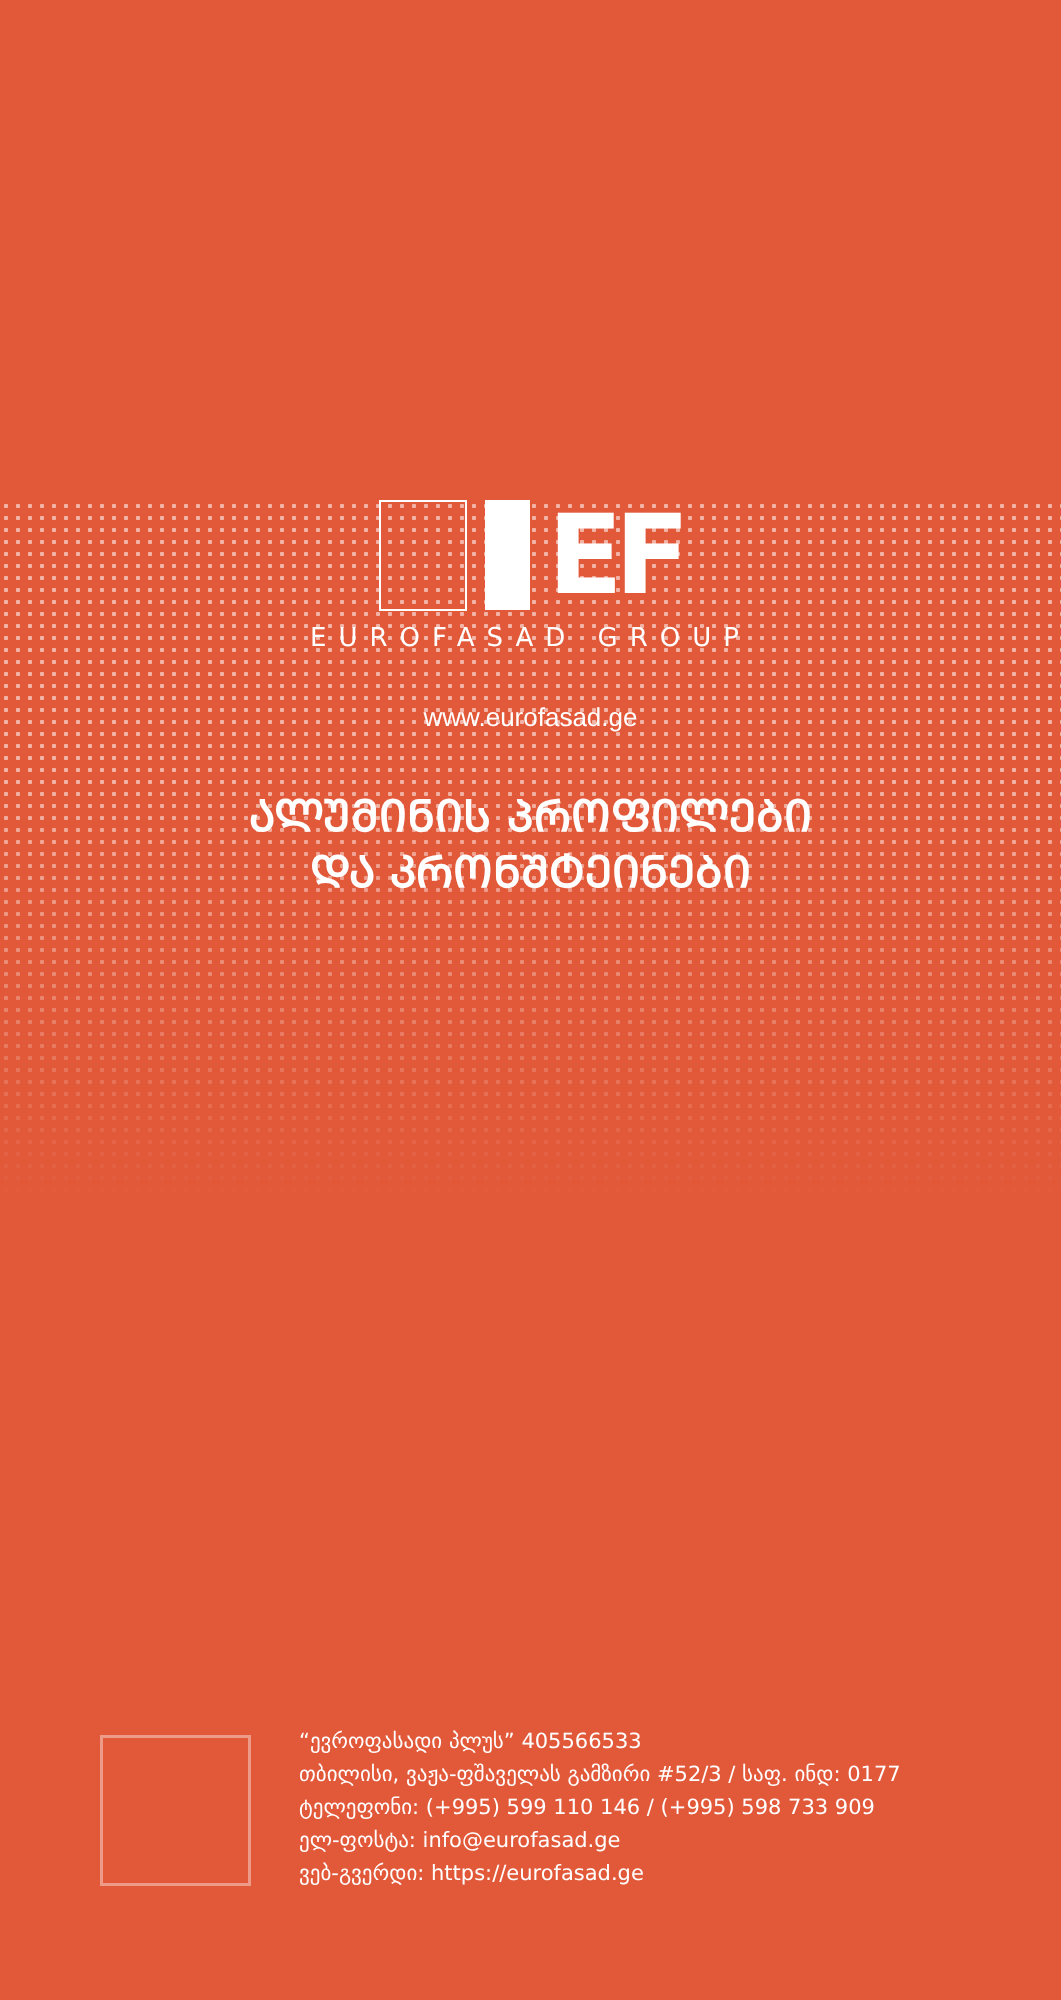EF
EUROFASAD GROUP
www.eurofasad.ge
ᲐᲚᲣᲛᲘᲜᲘᲡ ᲞᲠᲝᲤᲘᲚᲔᲑᲘ
ᲓᲐ ᲙᲠᲝᲜᲨᲢᲔᲘᲜᲔᲑᲘ
“ევროფასადი პლუს” 405566533
თბილისი, ვაჟა-ფშაველას გამზირი #52/3 / საფ. ინდ: 0177
ტელეფონი: (+995) 599 110 146 / (+995) 598 733 909
ელ-ფოსტა: info@eurofasad.ge
ვებ-გვერდი: https://eurofasad.ge